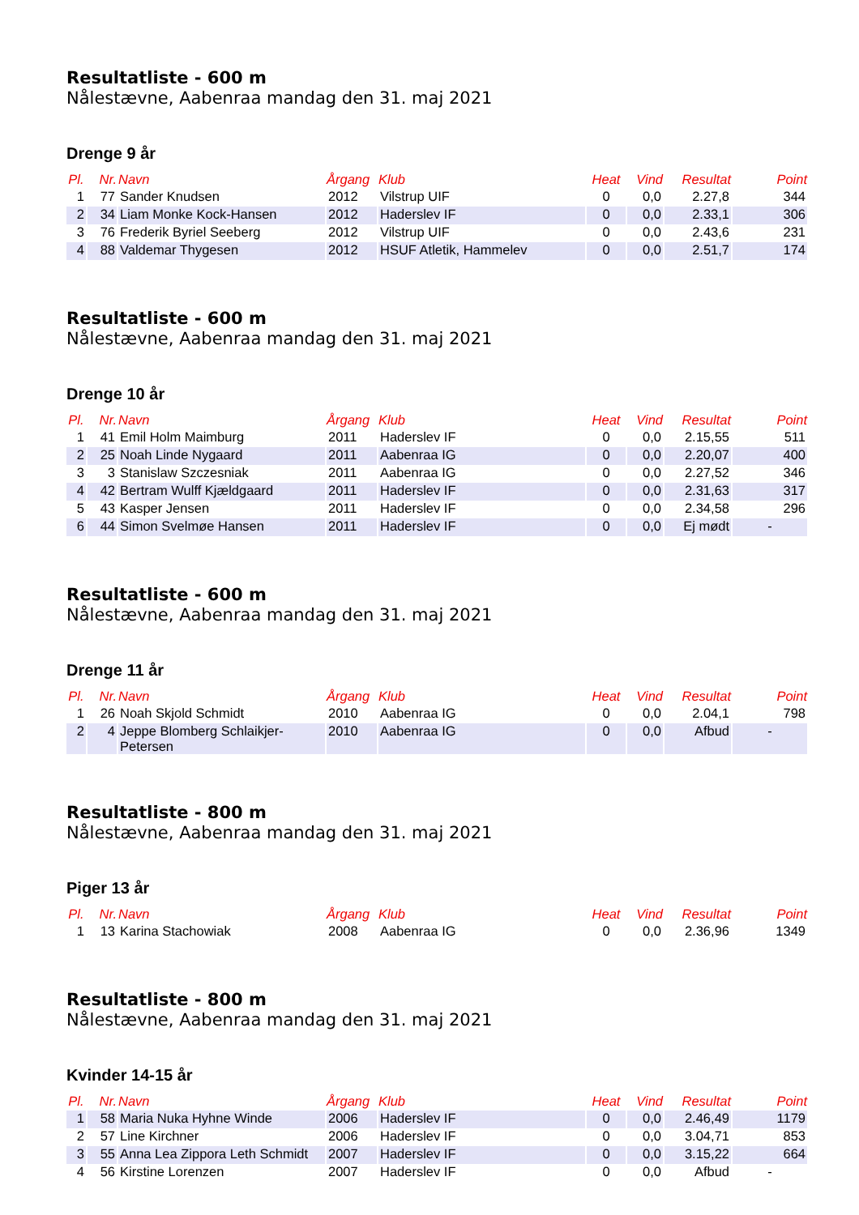Resultatliste - 600 m
Nålestævne, Aabenraa mandag den 31. maj 2021
Drenge 9 år
| Pl. | Nr. | Navn | Årgang | Klub | Heat | Vind | Resultat | Point |
| --- | --- | --- | --- | --- | --- | --- | --- | --- |
| 1 | 77 | Sander Knudsen | 2012 | Vilstrup UIF | 0 | 0,0 | 2.27,8 | 344 |
| 2 | 34 | Liam Monke Kock-Hansen | 2012 | Haderslev IF | 0 | 0,0 | 2.33,1 | 306 |
| 3 | 76 | Frederik Byriel Seeberg | 2012 | Vilstrup UIF | 0 | 0,0 | 2.43,6 | 231 |
| 4 | 88 | Valdemar Thygesen | 2012 | HSUF Atletik, Hammelev | 0 | 0,0 | 2.51,7 | 174 |
Resultatliste - 600 m
Nålestævne, Aabenraa mandag den 31. maj 2021
Drenge 10 år
| Pl. | Nr. | Navn | Årgang | Klub | Heat | Vind | Resultat | Point |
| --- | --- | --- | --- | --- | --- | --- | --- | --- |
| 1 | 41 | Emil Holm Maimburg | 2011 | Haderslev IF | 0 | 0,0 | 2.15,55 | 511 |
| 2 | 25 | Noah Linde Nygaard | 2011 | Aabenraa IG | 0 | 0,0 | 2.20,07 | 400 |
| 3 | 3 | Stanislaw Szczesniak | 2011 | Aabenraa IG | 0 | 0,0 | 2.27,52 | 346 |
| 4 | 42 | Bertram Wulff Kjældgaard | 2011 | Haderslev IF | 0 | 0,0 | 2.31,63 | 317 |
| 5 | 43 | Kasper Jensen | 2011 | Haderslev IF | 0 | 0,0 | 2.34,58 | 296 |
| 6 | 44 | Simon Svelmøe Hansen | 2011 | Haderslev IF | 0 | 0,0 | Ej mødt | - |
Resultatliste - 600 m
Nålestævne, Aabenraa mandag den 31. maj 2021
Drenge 11 år
| Pl. | Nr. | Navn | Årgang | Klub | Heat | Vind | Resultat | Point |
| --- | --- | --- | --- | --- | --- | --- | --- | --- |
| 1 | 26 | Noah Skjold Schmidt | 2010 | Aabenraa IG | 0 | 0,0 | 2.04,1 | 798 |
| 2 | 4 | Jeppe Blomberg Schlaikjer-Petersen | 2010 | Aabenraa IG | 0 | 0,0 | Afbud | - |
Resultatliste - 800 m
Nålestævne, Aabenraa mandag den 31. maj 2021
Piger 13 år
| Pl. | Nr. | Navn | Årgang | Klub | Heat | Vind | Resultat | Point |
| --- | --- | --- | --- | --- | --- | --- | --- | --- |
| 1 | 13 | Karina Stachowiak | 2008 | Aabenraa IG | 0 | 0,0 | 2.36,96 | 1349 |
Resultatliste - 800 m
Nålestævne, Aabenraa mandag den 31. maj 2021
Kvinder 14-15 år
| Pl. | Nr. | Navn | Årgang | Klub | Heat | Vind | Resultat | Point |
| --- | --- | --- | --- | --- | --- | --- | --- | --- |
| 1 | 58 | Maria Nuka Hyhne Winde | 2006 | Haderslev IF | 0 | 0,0 | 2.46,49 | 1179 |
| 2 | 57 | Line Kirchner | 2006 | Haderslev IF | 0 | 0,0 | 3.04,71 | 853 |
| 3 | 55 | Anna Lea Zippora Leth Schmidt | 2007 | Haderslev IF | 0 | 0,0 | 3.15,22 | 664 |
| 4 | 56 | Kirstine Lorenzen | 2007 | Haderslev IF | 0 | 0,0 | Afbud | - |